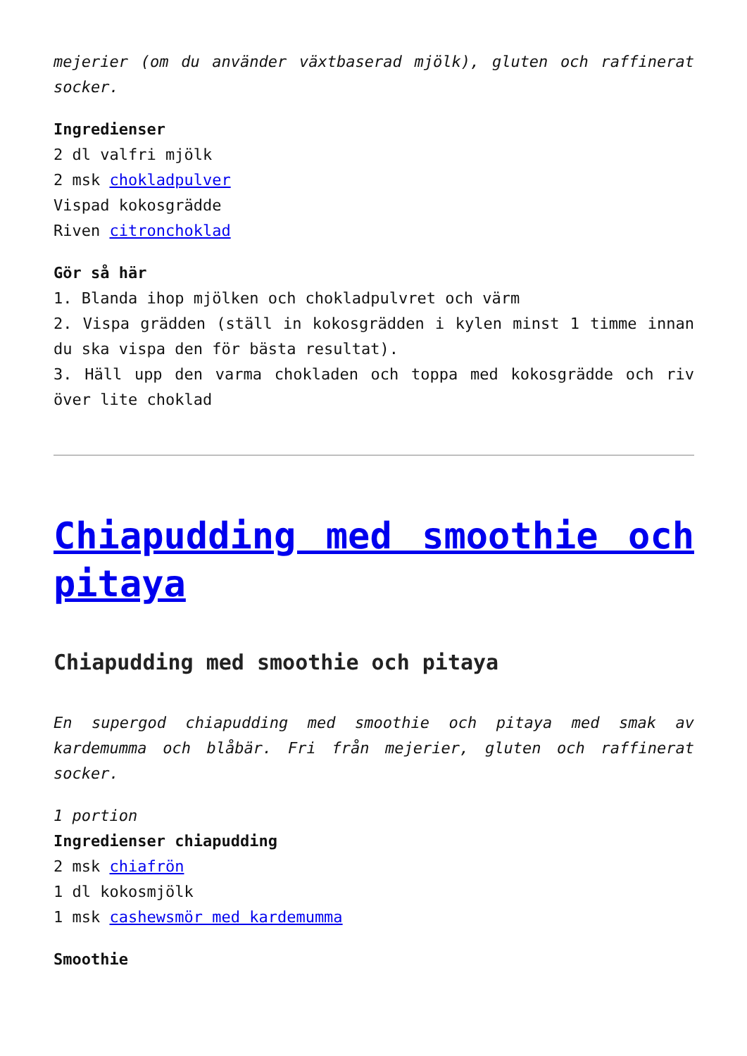mejerier (om du använder växtbaserad mjölk), gluten och raffinerat socker.
Ingredienser
2 dl valfri mjölk
2 msk chokladpulver
Vispad kokosgrädde
Riven citronchoklad
Gör så här
1. Blanda ihop mjölken och chokladpulvret och värm
2. Vispa grädden (ställ in kokosgrädden i kylen minst 1 timme innan du ska vispa den för bästa resultat).
3. Häll upp den varma chokladen och toppa med kokosgrädde och riv över lite choklad
Chiapudding med smoothie och pitaya
Chiapudding med smoothie och pitaya
En supergod chiapudding med smoothie och pitaya med smak av kardemumma och blåbär. Fri från mejerier, gluten och raffinerat socker.
1 portion
Ingredienser chiapudding
2 msk chiafrön
1 dl kokosmjölk
1 msk cashewsmör med kardemumma
Smoothie